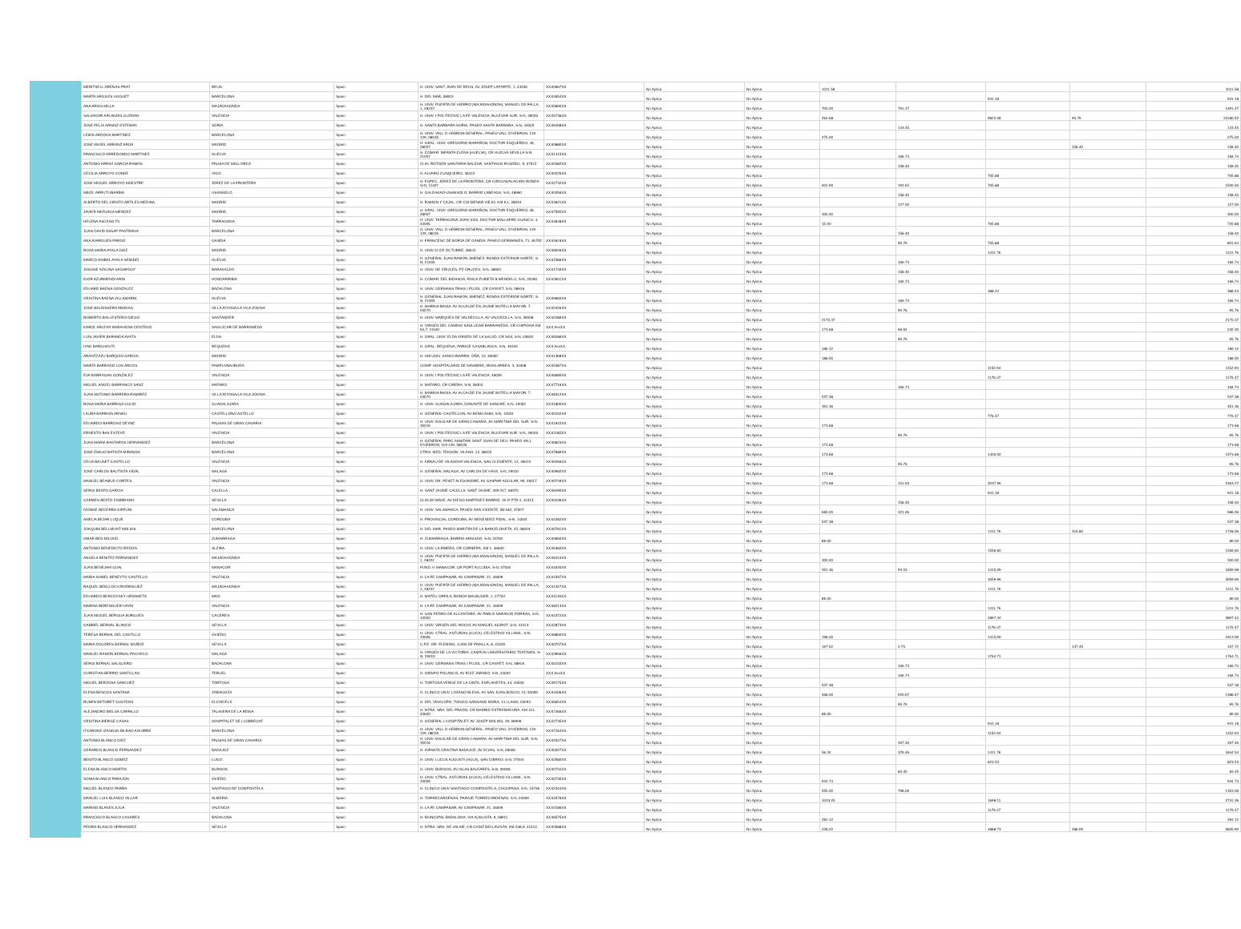| MERITXELL ARENAS PRAT | REUS | Spain | H. UNIV. SANT JOAN DE REUS, AV JOSEP LAPORTE, 1, 43206 | XXX0667XX | No Aplica | No Aplica | 1011.58 | | | | 1011.58 |
| MARTA ARGILES HUGUET | BARCELONA | Spain | H. DEL MAR, 08003 | XXX4654XX | No Aplica | No Aplica | | | 941.18 | | 941.18 |
| ANA ARIAS MILLA | MAJADAHONDA | Spain | H. UNIV. PUERTA DE HIERRO (MAJADAHONDA), MANUEL DE FALLA, 1, 28222 | XXX5890XX | No Aplica | No Aplica | 700.00 | 791.27 | | | 1491.27 |
| SALVADOR ARLANDIS GUZMAN | VALENCIA | Spain | H. UNIV. I POLITECNIC LA FE VALENCIA, BULEVAR SUR, S-N, 46026 | XXX5736XX | No Aplica | No Aplica | 262.68 | | 9822.08 | 95.76 | 10180.52 |
| JOSE FELIX ARNAIZ ESTEBAN | SORIA | Spain | H. SANTA BARBARA SORIA, PASEO SANTA BARBARA, S-N, 42005 | XXX6498XX | No Aplica | No Aplica | | 143.45 | | | 143.45 |
| LEMIS ARDOHA MARTINEZ | BARCELONA | Spain | H. UNIV. VALL D HEBRON-GENERAL, PASEO VALL D'HEBRON, 119-129, 08035 | | No Aplica | No Aplica | 275.00 | | | | 275.00 |
| JOSE ANGEL ARRANZ ARIJA | MADRID | Spain | H. GRAL. UNIV. GREGORIO MARAÑON, DOCTOR ESQUERDO, 46, 28007 | XXX0880XX | No Aplica | No Aplica | | | | 158.40 | 158.40 |
| FRANCISCO ARREDONDO MARTINEZ | HUELVA | Spain | H. COMAR. INFANTA ELENA (HUELVA), CR HUELVA SEVILLA S-N, 21007 | XXX1415XX | No Aplica | No Aplica | | 166.74 | | | 166.74 |
| ANTONIO ARRIVI GARCIA RAMOS | PALMA DE MALLORCA | Spain | CLIN. ROTGER SANITARIA BALEAR, SANTIAGO RUSIÑOL, 9, 07012 | XXX0382XX | No Aplica | No Aplica | | 158.40 | | | 158.40 |
| CECILIA ARROYO CONDE | VIGO | Spain | H. ALVARO CUNQUEIRO, 36312 | XXX0226XX | No Aplica | No Aplica | | | 705.88 | | 705.88 |
| JOSE MIGUEL ARROYO MAESTRE | JEREZ DE LA FRONTERA | Spain | H. ESPEC. JEREZ DE LA FRONTERA, CR CIRCUNVALACION RONDA S-N, 11407 | XXX2732XX | No Aplica | No Aplica | 601.90 | 192.62 | 705.88 | | 1500.40 |
| MIKEL ARRUTI IBARBIA | USANSOLO | Spain | H. GALDAKAO-USANSOLO, BARRIO LABEAGA, S-N, 48960 | XXX0356XX | No Aplica | No Aplica | | 158.40 | | | 158.40 |
| ALBERTO DEL CRISTO ARTILES MEDINA | MADRID | Spain | H. RAMON Y CAJAL, CR COLMENAR VIEJO, KM 9,1, 28034 | XXX4621XX | No Aplica | No Aplica | | 127.00 | | | 127.00 |
| JAVIER ARZUAGA MENDEZ | MADRID | Spain | H. GRAL. UNIV. GREGORIO MARAÑON, DOCTOR ESQUERDO, 46, 28007 | XXX7595XX | No Aplica | No Aplica | 300.00 | | | | 300.00 |
| HELENA ASCASO TIL | TARRAGONA | Spain | H. UNIV. TARRAGONA JOAN XXIII, DOCTOR MALLAFRE GUASCH, 4, 43005 | XXX4648XX | No Aplica | No Aplica | 15.00 | | 705.88 | | 720.88 |
| JUAN DAVID ASSAF PASTRANA | BARCELONA | Spain | H. UNIV. VALL D HEBRON-GENERAL, PASEO VALL D'HEBRON, 119-129, 08035 | | No Aplica | No Aplica | | 158.40 | | | 158.40 |
| ANA AVARGUES PARDO | GANDIA | Spain | H. FRANCESC DE BORJA DE GANDIA, PASEO GERMANIES, 71, 46702 | XXX4616XX | No Aplica | No Aplica | | 95.76 | 705.88 | | 801.64 |
| ROSA MARIA AYALA DIAZ | MADRID | Spain | H. UNIV.12 DE OCTUBRE, 28041 | XXX6946XX | No Aplica | No Aplica | | | 1411.76 | | 1411.76 |
| MARCO ANIBAL AYALA SEMIDEI | HUELVA | Spain | H. GENERAL JUAN RAMON JIMENEZ, RONDA EXTERIOR NORTE, S-N, 21005 | XXX2386XX | No Aplica | No Aplica | | 166.74 | | | 166.74 |
| JOSUNE AZKUNA SAGARDUY | BARAKALDO | Spain | H. UNIV. DE CRUCES, PZ CRUCES, S-N, 48903 | XXX1749XX | No Aplica | No Aplica | | 158.40 | | | 158.40 |
| IGOR AZURMENDI ARIN | HONDARRIBIA | Spain | H. COMAR. DEL BIDASOA, FINCA ZUBIETA B MENDELU, S-N, 20280 | XXX2601XX | No Aplica | No Aplica | | 166.74 | | | 166.74 |
| EDUARD BAENA GONZALEZ | BADALONA | Spain | H. UNIV. GERMANS TRIAS I PUJOL, CR CANYET, S-N, 08916 | | No Aplica | No Aplica | | | 388.24 | | 388.24 |
| CRISTINA BAENA VILLAMARIN | HUELVA | Spain | H. GENERAL JUAN RAMON JIMENEZ, RONDA EXTERIOR NORTE, S-N, 21005 | XXX9660XX | No Aplica | No Aplica | | 166.74 | | | 166.74 |
| JOSE BALDISSERA ARADAS | VILLAJOYOSA/LA VILA JOIOSA | Spain | H. MARINA BAIXA, AV ALCALDE EN JAUME BOTELLA MAYOR, 7, 03570 | XXX5326XX | No Aplica | No Aplica | | 95.76 | | | 95.76 |
| ROBERTO BALLESTERO DIEGO | SANTANDER | Spain | H. UNIV. MARQUES DE VALDECILLA, AV VALDECILLA, S-N, 39008 | XXX2489XX | No Aplica | No Aplica | 2170.37 | | | | 2170.37 |
| KAROL ARLENY BARAHONA CENTENO | SANLUCAR DE BARRAMEDA | Spain | H. VIRGEN DEL CAMINO SANLUCAR BARRAMEDA, CR CHIPIONA KM 63,7, 11540 | XXX AxxXX | No Aplica | No Aplica | 173.68 | 66.62 | | | 240.30 |
| LUIS JAVIER BARANDA AYATS | ELDA | Spain | H. GRAL. UNIV. ELDA VIRGEN DE LA SALUD, CR SAX, S-N, 03600 | XXX6286XX | No Aplica | No Aplica | | 95.76 | | | 95.76 |
| IYAD BARGHOUTI | REQUENA | Spain | H. GRAL. REQUENA, PARAJE CASABLANCA, S-N, 46340 | XXX AxxXX | No Aplica | No Aplica | 186.12 | | | | 186.12 |
| ARANTZAZU BARQUIN GARCIA | MADRID | Spain | H. HM UNIV. SANCHINARRO, OÑA, 10, 28050 | XXX1368XX | No Aplica | No Aplica | 188.55 | | | | 188.55 |
| MARTA BARRADO LOS ARCOS | PAMPLONA/IRUÑA | Spain | COMP. HOSPITALARIO DE NAVARRA, IRUNLARREA, 3, 31008 | XXX5387XX | No Aplica | No Aplica | | | 1152.94 | | 1152.94 |
| EVA BARRAGAN GONZALEZ | VALENCIA | Spain | H. UNIV. I POLITECNIC LA FE VALENCIA, 46026 | XXX6685XX | No Aplica | No Aplica | | | 1176.47 | | 1176.47 |
| MIGUEL ANGEL BARRANCO SANZ | MATARO | Spain | H. MATARO, CR CIRERA, S-N, 08304 | XXX7716XX | No Aplica | No Aplica | | 166.74 | | | 166.74 |
| JUAN ANTONIO BARRERA RAMIREZ | VILLAJOYOSA/LA VILA JOIOSA | Spain | H. MARINA BAIXA, AV ALCALDE EN JAUME BOTELLA MAYOR, 7, 03570 | XXX8312XX | No Aplica | No Aplica | 537.38 | | | | 537.38 |
| ROSA MARIA BARRIGA GUIJO | GUADALAJARA | Spain | H. UNIV. GUADALAJARA, DONANTE DE SANGRE, S-N, 19002 | XXX1800XX | No Aplica | No Aplica | 351.36 | | | | 351.36 |
| LAURA BARRIOS ARNAU | CASTELLON/CASTELLO | Spain | H. GENERAL CASTELLON, AV BENICASIM, S-N, 12004 | XXX0102XX | No Aplica | No Aplica | | | 776.47 | | 776.47 |
| EDUARDO BARROSO DEYNE | PALMAS DE GRAN CANARIA | Spain | H. UNIV. INSULAR DE GRAN CANARIA, AV MARITIMA DEL SUR, S-N, 35016 | XXX1642XX | No Aplica | No Aplica | 173.68 | | | | 173.68 |
| ERNESTO BAS ESTEVE | VALENCIA | Spain | H. UNIV. I POLITECNIC LA FE VALENCIA, BULEVAR SUR, S-N, 46026 | XXX1185XX | No Aplica | No Aplica | | 95.76 | | | 95.76 |
| JUAN MARIA BASTAROS HERNANDEZ | BARCELONA | Spain | H. GENERAL PARC SANITARI SANT JOAN DE DEU, PASEO VALL D'HEBRON, 119-129, 08035 | XXX0823XX | No Aplica | No Aplica | 173.68 | | | | 173.68 |
| JOSE EMILIO BATISTA MIRANDA | BARCELONA | Spain | CTRO. MED. TEKNON, VILANA, 12, 08022 | XXX7689XX | No Aplica | No Aplica | 173.68 | | 1400.00 | | 1573.68 |
| CELIA BAUSET CASTELLO | VALENCIA | Spain | H. ARNAU DE VILANOVA VALENCIA, SAN CLEMENTE, 12, 46015 | XXX0266XX | No Aplica | No Aplica | | 95.76 | | | 95.76 |
| JOSE CARLOS BAUTISTA VIDAL | MALAGA | Spain | H. GENERAL MALAGA, AV CARLOS DE HAYA, S-N, 29010 | XXX0982XX | No Aplica | No Aplica | 173.68 | | | | 173.68 |
| MANUEL BEAMUD CORTES | VALENCIA | Spain | H. UNIV. DR. PESET ALEIXANDRE, AV GASPAR AGUILAR, 90, 46017 | XXX0749XX | No Aplica | No Aplica | 173.68 | 151.63 | 2037.96 | | 2363.27 |
| SERGI BEATO GARCIA | CALELLA | Spain | H. SANT JAUME CALELLA, SANT JAUME, 209-217, 08370 | XXX6290XX | No Aplica | No Aplica | | | 941.18 | | 941.18 |
| CARMEN BEATO ZAMBRANO | SEVILLA | Spain | CLIN.OCWAVE, AV DIEGO MARTINEZ BARRIO, 19 3ª PTA 4, 41013 | XXX0436XX | No Aplica | No Aplica | | 158.40 | | | 158.40 |
| IVONNE BECERRA GIFFUNI | SALAMANCA | Spain | H. UNIV. SALAMANCA, PASEO SAN VICENTE, 58-182, 37007 | | No Aplica | No Aplica | 665.00 | 321.06 | | | 986.06 |
| AMELIA BEJAR LUQUE | CORDOBA | Spain | H. PROVINCIAL CORDOBA, AV MENENDEZ PIDAL, S-N, 14004 | XXX4282XX | No Aplica | No Aplica | 537.38 | | | | 537.38 |
| JOAQUIM BELLMUNT MOLINS | BARCELONA | Spain | H. DEL MAR, PASEO MARITIM DE LA BARCELONETA, 25, 08003 | XXX0781XX | No Aplica | No Aplica | | | 1411.76 | 316.80 | 1728.56 |
| OMAR BEN MILOUD | ZUMARRAGA | Spain | H. ZUMARRAGA, BARRIO ARGIXAO, S-N, 20700 | XXX0660XX | No Aplica | No Aplica | 89.00 | | | | 89.00 |
| ANTONIO BENEDICTO REDON | ALZIRA | Spain | H. UNIV. LA RIBERA, CR CORBERA, KM 1, 46600 | XXX6360XX | No Aplica | No Aplica | | | 1556.60 | | 1556.60 |
| ANGELA BENITEZ FERNANDEZ | MAJADAHONDA | Spain | H. UNIV. PUERTA DE HIERRO (MAJADAHONDA), MANUEL DE FALLA, 1, 28222 | XXX6410XX | No Aplica | No Aplica | 300.00 | | | | 300.00 |
| JUAN BENEJAM GUAL | MANACOR | Spain | FUND. H MANACOR, CR PORT ALCUDIA, S-N, 07500 | XXX4020XX | No Aplica | No Aplica | 351.36 | 93.53 | 1415.09 | | 1859.98 |
| MARIA ISABEL BENEYTO CASTELLO | VALENCIA | Spain | H. LA FE CAMPANAR, AV CAMPANAR, 21, 46009 | XXX1597XX | No Aplica | No Aplica | | | 3059.96 | | 3059.96 |
| RAQUEL BENLLOCH RODRIGUEZ | MAJADAHONDA | Spain | H. UNIV. PUERTA DE HIERRO (MAJADAHONDA), MANUEL DE FALLA, 1, 28222 | XXX1327XX | No Aplica | No Aplica | | | 1411.76 | | 1411.76 |
| EDUARDO BERCOVSKY URDANETA | MAO | Spain | H. MATEU ORFILA, RONDA MALBUGER, 1, 07703 | XXX1130XX | No Aplica | No Aplica | 89.00 | | | | 89.00 |
| MARINA BERENGUER HAYM | VALENCIA | Spain | H. LA FE CAMPANAR, AV CAMPANAR, 21, 46009 | XXX8213XX | No Aplica | No Aplica | | | 1411.76 | | 1411.76 |
| JUAN MIGUEL BERGUA BURGUES | CACERES | Spain | H. SAN PEDRO DE ALCANTARA, AV PABLO NARANJO PORRAS, S-N, 10003 | XXX4372XX | No Aplica | No Aplica | | | 2897.44 | | 2897.44 |
| GABRIEL BERNAL BLANCO | SEVILLA | Spain | H. UNIV. VIRGEN DEL ROCIO, AV MANUEL SIUROT, S-N, 41013 | XXX2873XX | No Aplica | No Aplica | | | 1176.47 | | 1176.47 |
| TERESA BERNAL DEL CASTILLO | OVIEDO | Spain | H. UNIV. CTRAL. ASTURIAS (HUCA), CELESTINO VILLAMIL, S-N, 33006 | XXX8800XX | No Aplica | No Aplica | 198.00 | | 1415.09 | | 1613.09 |
| MARIA DOLORES BERNAL MUÑOZ | SEVILLA | Spain | C.P.E. DR. FLEMING, JUAN DE PADILLA, 8, 41005 | XXX0707XX | No Aplica | No Aplica | 197.52 | 2.75 | | 137.45 | 337.72 |
| MANUEL RAMON BERNAL PACHECO | MALAGA | Spain | H. VIRGEN DE LA VICTORIA, CAMPUS UNIVERSITARIO TEATINOS, S-N, 29010 | XXX3966XX | No Aplica | No Aplica | | | 1764.71 | | 1764.71 |
| SERGI BERNAL SALGUERO | BADALONA | Spain | H. UNIV. GERMANS TRIAS I PUJOL, CR CANYET, S-N, 08916 | XXX0155XX | No Aplica | No Aplica | | 166.74 | | | 166.74 |
| CHRISTIAN BERRIO SANTILLAN | TERUEL | Spain | H. OBISPO POLANCO, AV RUIZ JARABO, S-N, 44002 | XXX AxxXX | No Aplica | No Aplica | | 166.74 | | | 166.74 |
| MIGUEL BERZOSA SANCHEZ | TORTOSA | Spain | H. TORTOSA VERGE DE LA CINTA, ESPLANETES, 44, 43500 | XXX9175XX | No Aplica | No Aplica | 537.38 | | | | 537.38 |
| ELENA BESCOS SANTANA | ZARAGOZA | Spain | H. CLINICO UNIV. LOZANO BLESA, AV SAN JUAN BOSCO, 15, 50009 | XXX4406XX | No Aplica | No Aplica | 468.00 | 920.67 | | | 1388.67 |
| RUBEN BETORET GUSTENS | ELCHE/ELX | Spain | H. DEL VINALOPO, TONICO SANSANO MORA, 14 LLANO, 03293 | XXX6654XX | No Aplica | No Aplica | | 95.76 | | | 95.76 |
| ALEJANDRO BIELSA CARRILLO | TALAVERA DE LA REINA | Spain | H. NTRA. SRA. DEL PRADO, CR MADRID EXTREMADURA, KM 114, 45600 | XXX7466XX | No Aplica | No Aplica | 89.00 | | | | 89.00 |
| CRISTINA BIERGE CASAS | HOSPITALET DE LLOBREGAT | Spain | H. GENERAL L'HOSPITALET, AV JOSEP MOLINS, 29, 08906 | XXX2735XX | No Aplica | No Aplica | | | 941.18 | | 941.18 |
| ITXARONE IZASKUN BILBAO AGUIRRE | BARCELONA | Spain | H. UNIV. VALL D HEBRON-GENERAL, PASEO VALL D'HEBRON, 119-129, 08035 | XXX7164XX | No Aplica | No Aplica | | | 1152.94 | | 1152.94 |
| ANTONIO BLANCO DIEZ | PALMAS DE GRAN CANARIA | Spain | H. UNIV. INSULAR DE GRAN CANARIA, AV MARITIMA DEL SUR, S-N, 35016 | XXX2527XX | No Aplica | No Aplica | | 267.46 | | | 267.46 |
| GERARDO BLANCO FERNANDEZ | BADAJOZ | Spain | H. INFANTA CRISTINA BADAJOZ, AV ELVAS, S-N, 06006 | XXX0027XX | No Aplica | No Aplica | 56.32 | 376.46 | 1411.76 | | 1844.54 |
| BENITO BLANCO GOMEZ | LUGO | Spain | H. UNIV. LUCUS AUGUSTI (HULA), SAN CIBRAO, S-N, 27004 | XXX2580XX | No Aplica | No Aplica | | | 823.53 | | 823.53 |
| ELENA BLANCO MARTIN | BURGOS | Spain | H. UNIV. BURGOS, AV ISLAS BALEARES, S-N, 09006 | XXX0734XX | No Aplica | No Aplica | | 83.45 | | | 83.45 |
| SONIA BLANCO PARAJON | OVIEDO | Spain | H. UNIV. CTRAL. ASTURIAS (HUCA), CELESTINO VILLAMIL, S-N, 33006 | XXX0735XX | No Aplica | No Aplica | 944.74 | | | | 944.74 |
| MIGUEL BLANCO PARRA | SANTIAGO DE COMPOSTELA | Spain | H. CLINICO UNIV SANTIAGO COMPOSTELA, CHOUPANA, S-N, 15706 | XXX2344XX | No Aplica | No Aplica | 555.00 | 798.06 | | | 1353.06 |
| MANUEL LUIS BLANCO VILLAR | ALMERIA | Spain | H. TORRECARDENAS, PARAJE TORRECARDENAS, S-N, 04009 | XXX4576XX | No Aplica | No Aplica | 1033.25 | | 1698.11 | | 2731.36 |
| MARINO BLANES JULIA | VALENCIA | Spain | H. LA FE CAMPANAR, AV CAMPANAR, 21, 46009 | XXX3186XX | No Aplica | No Aplica | | | 1176.47 | | 1176.47 |
| FRANCISCO BLASCO CASARES | BADALONA | Spain | H. MUNICIPAL BADALONA, VIA AUGUSTA, 9, 08911 | XXX6575XX | No Aplica | No Aplica | 281.12 | | | | 281.12 |
| PEDRO BLASCO HERNANDEZ | SEVILLA | Spain | H. NTRA. SRA. DE VALME, CR CADIZ BELLAVISTA, KM 548,9, 41014 | XXX0588XX | No Aplica | No Aplica | 428.22 | | 4888.73 | 288.95 | 5605.90 |